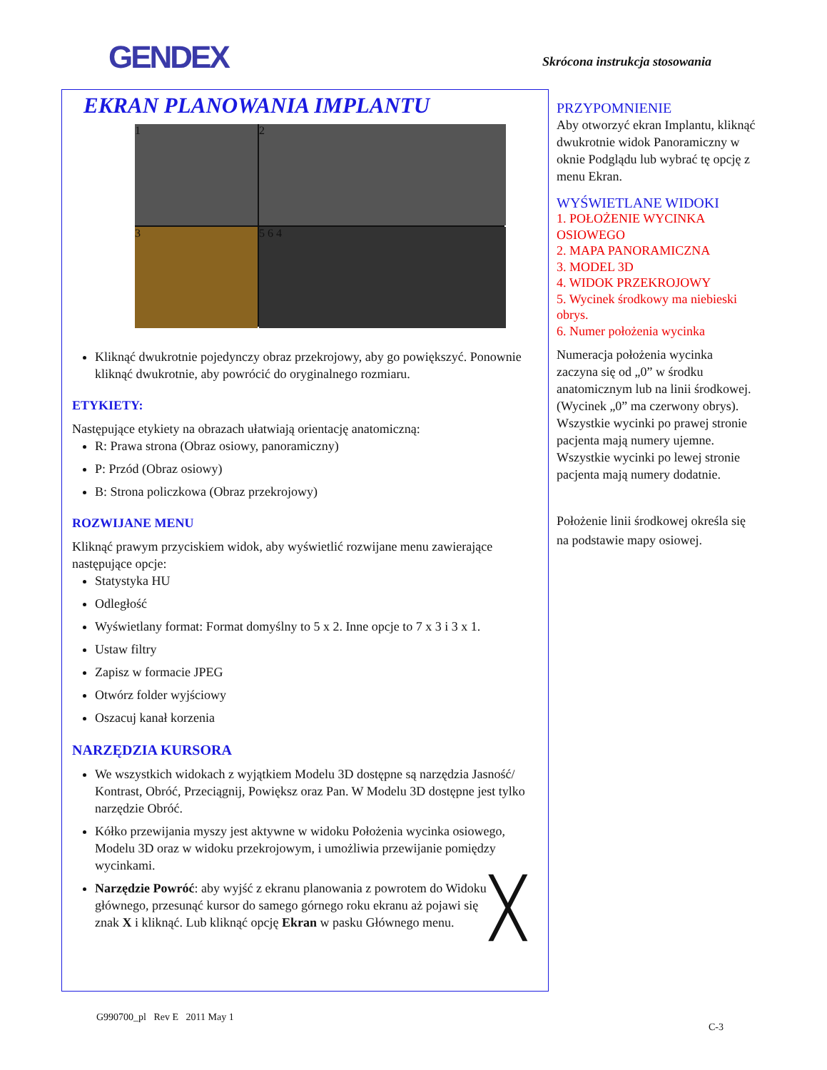GENDEX Skrócona instrukcja stosowania
EKRAN PLANOWANIA IMPLANTU
1
2
3
5 6 4
Kliknąć dwukrotnie pojedynczy obraz przekrojowy, aby go powiększyć. Ponownie kliknąć dwukrotnie, aby powrócić do oryginalnego rozmiaru.
ETYKIETY:
Następujące etykiety na obrazach ułatwiają orientację anatomiczną:
R: Prawa strona (Obraz osiowy, panoramiczny)
P: Przód (Obraz osiowy)
B: Strona policzkowa (Obraz przekrojowy)
ROZWIJANE MENU
Kliknąć prawym przyciskiem widok, aby wyświetlić rozwijane menu zawierające następujące opcje:
Statystyka HU
Odległość
Wyświetlany format: Format domyślny to 5 x 2. Inne opcje to 7 x 3 i 3 x 1.
Ustaw filtry
Zapisz w formacie JPEG
Otwórz folder wyjściowy
Oszacuj kanał korzenia
NARZĘDZIA KURSORA
We wszystkich widokach z wyjątkiem Modelu 3D dostępne są narzędzia Jasność/ Kontrast, Obróć, Przeciągnij, Powiększ oraz Pan. W Modelu 3D dostępne jest tylko narzędzie Obróć.
Kółko przewijania myszy jest aktywne w widoku Położenia wycinka osiowego, Modelu 3D oraz w widoku przekrojowym, i umożliwia przewijanie pomiędzy wycinkami.
╳ Narzędzie Powróć: aby wyjść z ekranu planowania z powrotem do Widoku głównego, przesunąć kursor do samego górnego roku ekranu aż pojawi się znak X i kliknąć. Lub kliknąć opcję Ekran w pasku Głównego menu.
PRZYPOMNIENIE
Aby otworzyć ekran Implantu, kliknąć dwukrotnie widok Panoramiczny w oknie Podglądu lub wybrać tę opcję z menu Ekran.
WYŚWIETLANE WIDOKI
1. POŁOŻENIE WYCINKA OSIOWEGO
2. MAPA PANORAMICZNA
3. MODEL 3D
4. WIDOK PRZEKROJOWY
5. Wycinek środkowy ma niebieski obrys.
6. Numer położenia wycinka
Numeracja położenia wycinka zaczyna się od „0” w środku anatomicznym lub na linii środkowej. (Wycinek „0” ma czerwony obrys). Wszystkie wycinki po prawej stronie pacjenta mają numery ujemne. Wszystkie wycinki po lewej stronie pacjenta mają numery dodatnie.
Położenie linii środkowej określa się na podstawie mapy osiowej.
G990700_pl Rev E 2011 May 1
C-3